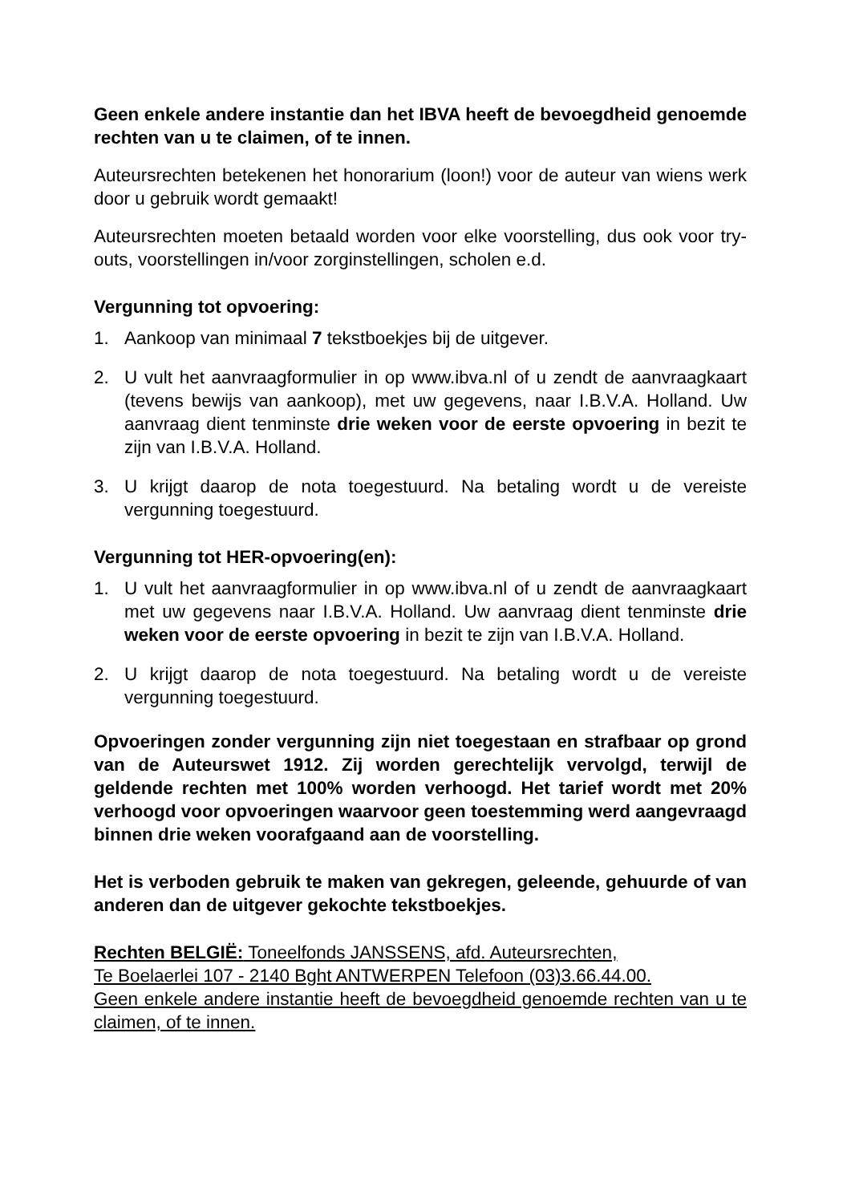Geen enkele andere instantie dan het IBVA heeft de bevoegdheid genoemde rechten van u te claimen, of te innen.
Auteursrechten betekenen het honorarium (loon!) voor de auteur van wiens werk door u gebruik wordt gemaakt!
Auteursrechten moeten betaald worden voor elke voorstelling, dus ook voor try-outs, voorstellingen in/voor zorginstellingen, scholen e.d.
Vergunning tot opvoering:
1. Aankoop van minimaal 7 tekstboekjes bij de uitgever.
2. U vult het aanvraagformulier in op www.ibva.nl of u zendt de aanvraagkaart (tevens bewijs van aankoop), met uw gegevens, naar I.B.V.A. Holland. Uw aanvraag dient tenminste drie weken voor de eerste opvoering in bezit te zijn van I.B.V.A. Holland.
3. U krijgt daarop de nota toegestuurd. Na betaling wordt u de vereiste vergunning toegestuurd.
Vergunning tot HER-opvoering(en):
1. U vult het aanvraagformulier in op www.ibva.nl of u zendt de aanvraagkaart met uw gegevens naar I.B.V.A. Holland. Uw aanvraag dient tenminste drie weken voor de eerste opvoering in bezit te zijn van I.B.V.A. Holland.
2. U krijgt daarop de nota toegestuurd. Na betaling wordt u de vereiste vergunning toegestuurd.
Opvoeringen zonder vergunning zijn niet toegestaan en strafbaar op grond van de Auteurswet 1912. Zij worden gerechtelijk vervolgd, terwijl de geldende rechten met 100% worden verhoogd. Het tarief wordt met 20% verhoogd voor opvoeringen waarvoor geen toestemming werd aangevraagd binnen drie weken voorafgaand aan de voorstelling.
Het is verboden gebruik te maken van gekregen, geleende, gehuurde of van anderen dan de uitgever gekochte tekstboekjes.
Rechten BELGIË: Toneelfonds JANSSENS, afd. Auteursrechten,
Te Boelaerlei 107 - 2140 Bght ANTWERPEN Telefoon (03)3.66.44.00.
Geen enkele andere instantie heeft de bevoegdheid genoemde rechten van u te claimen, of te innen.